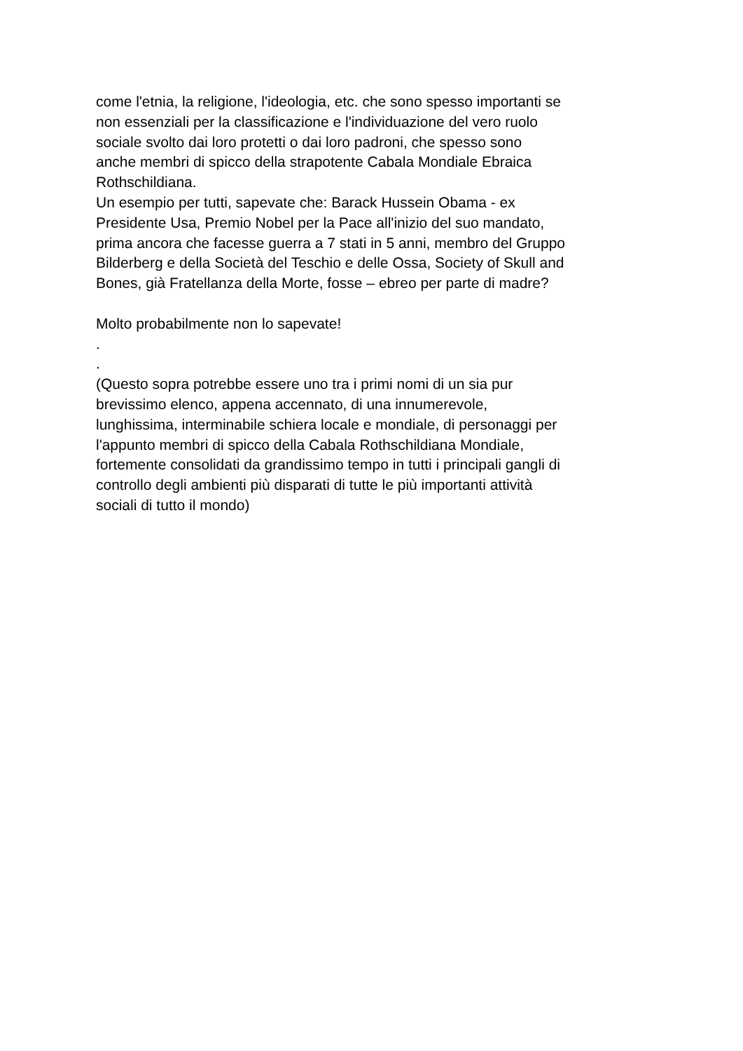come l'etnia, la religione, l'ideologia, etc. che sono spesso importanti se
non essenziali per la classificazione e l'individuazione del vero ruolo
sociale svolto dai loro protetti o dai loro padroni, che spesso sono
anche membri di spicco della strapotente Cabala Mondiale Ebraica
Rothschildiana.
Un esempio per tutti, sapevate che: Barack Hussein Obama - ex
Presidente Usa, Premio Nobel per la Pace all'inizio del suo mandato,
prima ancora che facesse guerra a 7 stati in 5 anni, membro del Gruppo
Bilderberg e della Società del Teschio e delle Ossa, Society of Skull and
Bones, già Fratellanza della Morte, fosse – ebreo per parte di madre?
Molto probabilmente non lo sapevate!
.
.
(Questo sopra potrebbe essere uno tra i primi nomi di un sia pur
brevissimo elenco, appena accennato, di una innumerevole,
lunghissima, interminabile schiera locale e mondiale, di personaggi per
l'appunto membri di spicco della Cabala Rothschildiana Mondiale,
fortemente consolidati da grandissimo tempo in tutti i principali gangli di
controllo degli ambienti più disparati di tutte le più importanti attività
sociali di tutto il mondo)